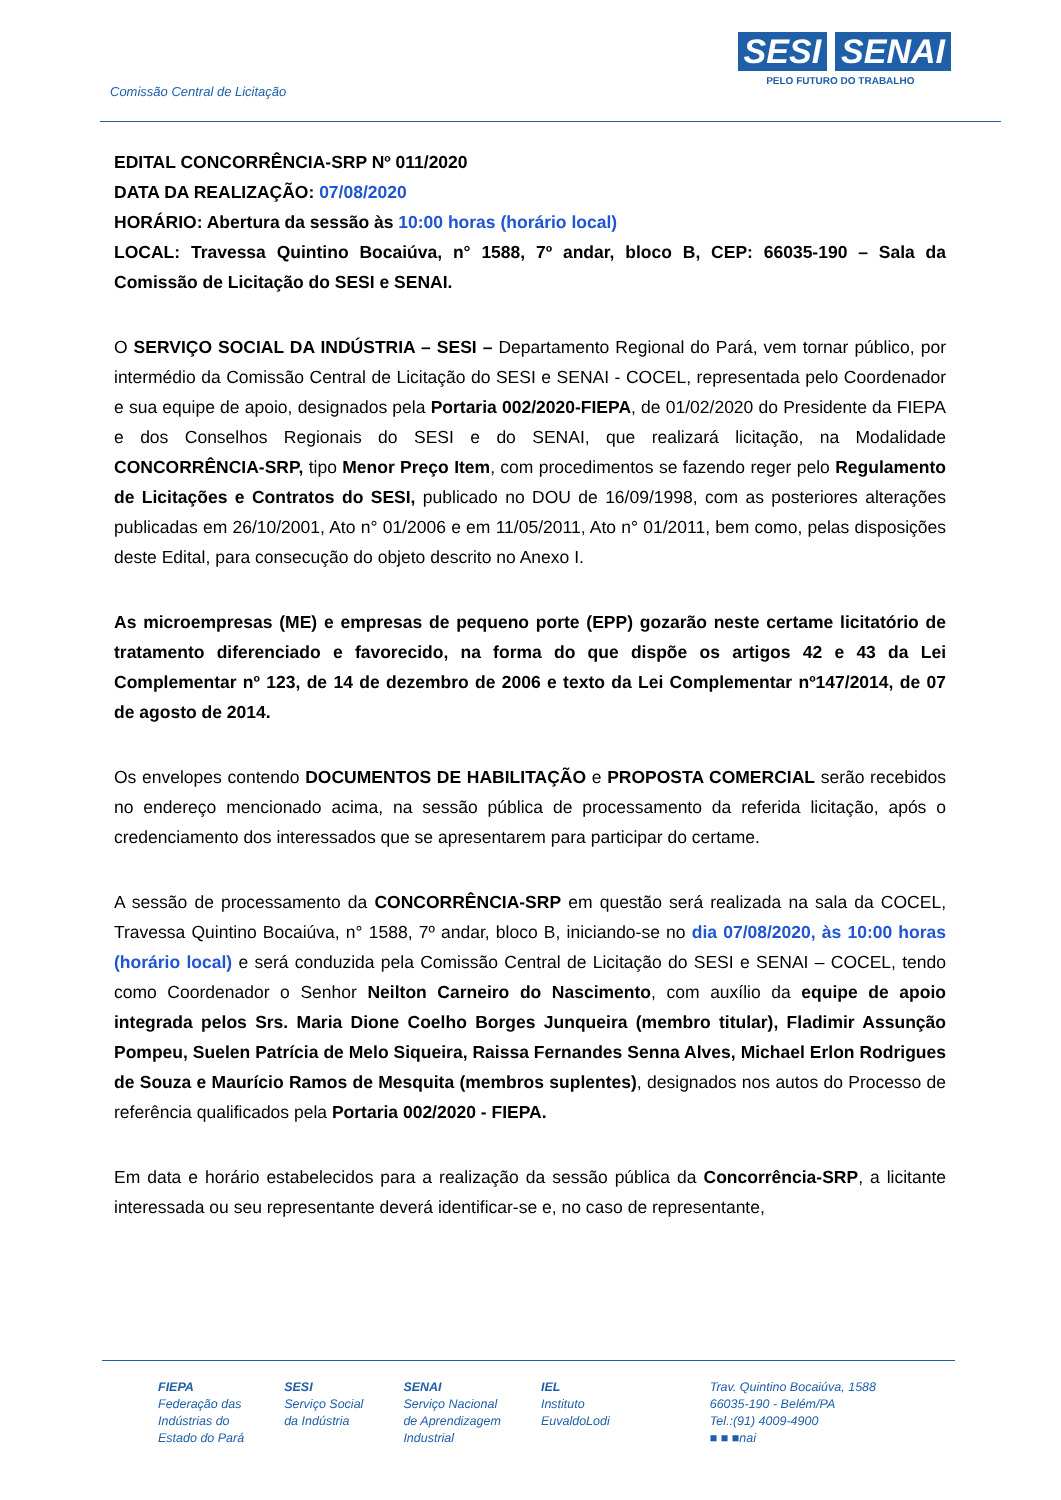Comissão Central de Licitação
SESI SENAI
PELO FUTURO DO TRABALHO
EDITAL CONCORRÊNCIA-SRP Nº 011/2020
DATA DA REALIZAÇÃO: 07/08/2020
HORÁRIO: Abertura da sessão às 10:00 horas (horário local)
LOCAL: Travessa Quintino Bocaiúva, n° 1588, 7º andar, bloco B, CEP: 66035-190 – Sala da Comissão de Licitação do SESI e SENAI.
O SERVIÇO SOCIAL DA INDÚSTRIA – SESI – Departamento Regional do Pará, vem tornar público, por intermédio da Comissão Central de Licitação do SESI e SENAI - COCEL, representada pelo Coordenador e sua equipe de apoio, designados pela Portaria 002/2020-FIEPA, de 01/02/2020 do Presidente da FIEPA e dos Conselhos Regionais do SESI e do SENAI, que realizará licitação, na Modalidade CONCORRÊNCIA-SRP, tipo Menor Preço Item, com procedimentos se fazendo reger pelo Regulamento de Licitações e Contratos do SESI, publicado no DOU de 16/09/1998, com as posteriores alterações publicadas em 26/10/2001, Ato n° 01/2006 e em 11/05/2011, Ato n° 01/2011, bem como, pelas disposições deste Edital, para consecução do objeto descrito no Anexo I.
As microempresas (ME) e empresas de pequeno porte (EPP) gozarão neste certame licitatório de tratamento diferenciado e favorecido, na forma do que dispõe os artigos 42 e 43 da Lei Complementar nº 123, de 14 de dezembro de 2006 e texto da Lei Complementar nº147/2014, de 07 de agosto de 2014.
Os envelopes contendo DOCUMENTOS DE HABILITAÇÃO e PROPOSTA COMERCIAL serão recebidos no endereço mencionado acima, na sessão pública de processamento da referida licitação, após o credenciamento dos interessados que se apresentarem para participar do certame.
A sessão de processamento da CONCORRÊNCIA-SRP em questão será realizada na sala da COCEL, Travessa Quintino Bocaiúva, n° 1588, 7º andar, bloco B, iniciando-se no dia 07/08/2020, às 10:00 horas (horário local) e será conduzida pela Comissão Central de Licitação do SESI e SENAI – COCEL, tendo como Coordenador o Senhor Neilton Carneiro do Nascimento, com auxílio da equipe de apoio integrada pelos Srs. Maria Dione Coelho Borges Junqueira (membro titular), Fladimir Assunção Pompeu, Suelen Patrícia de Melo Siqueira, Raissa Fernandes Senna Alves, Michael Erlon Rodrigues de Souza e Maurício Ramos de Mesquita (membros suplentes), designados nos autos do Processo de referência qualificados pela Portaria 002/2020 - FIEPA.
Em data e horário estabelecidos para a realização da sessão pública da Concorrência-SRP, a licitante interessada ou seu representante deverá identificar-se e, no caso de representante,
FIEPA
Federação das
Indústrias do
Estado do Pará
SESI
Serviço Social
da Indústria
SENAI
Serviço Nacional
de Aprendizagem
Industrial
IEL
Instituto
EuvaldoLodi
Trav. Quintino Bocaiúva, 1588
66035-190 - Belém/PA
Tel.:(91) 4009-4900
■ ■ ■nai